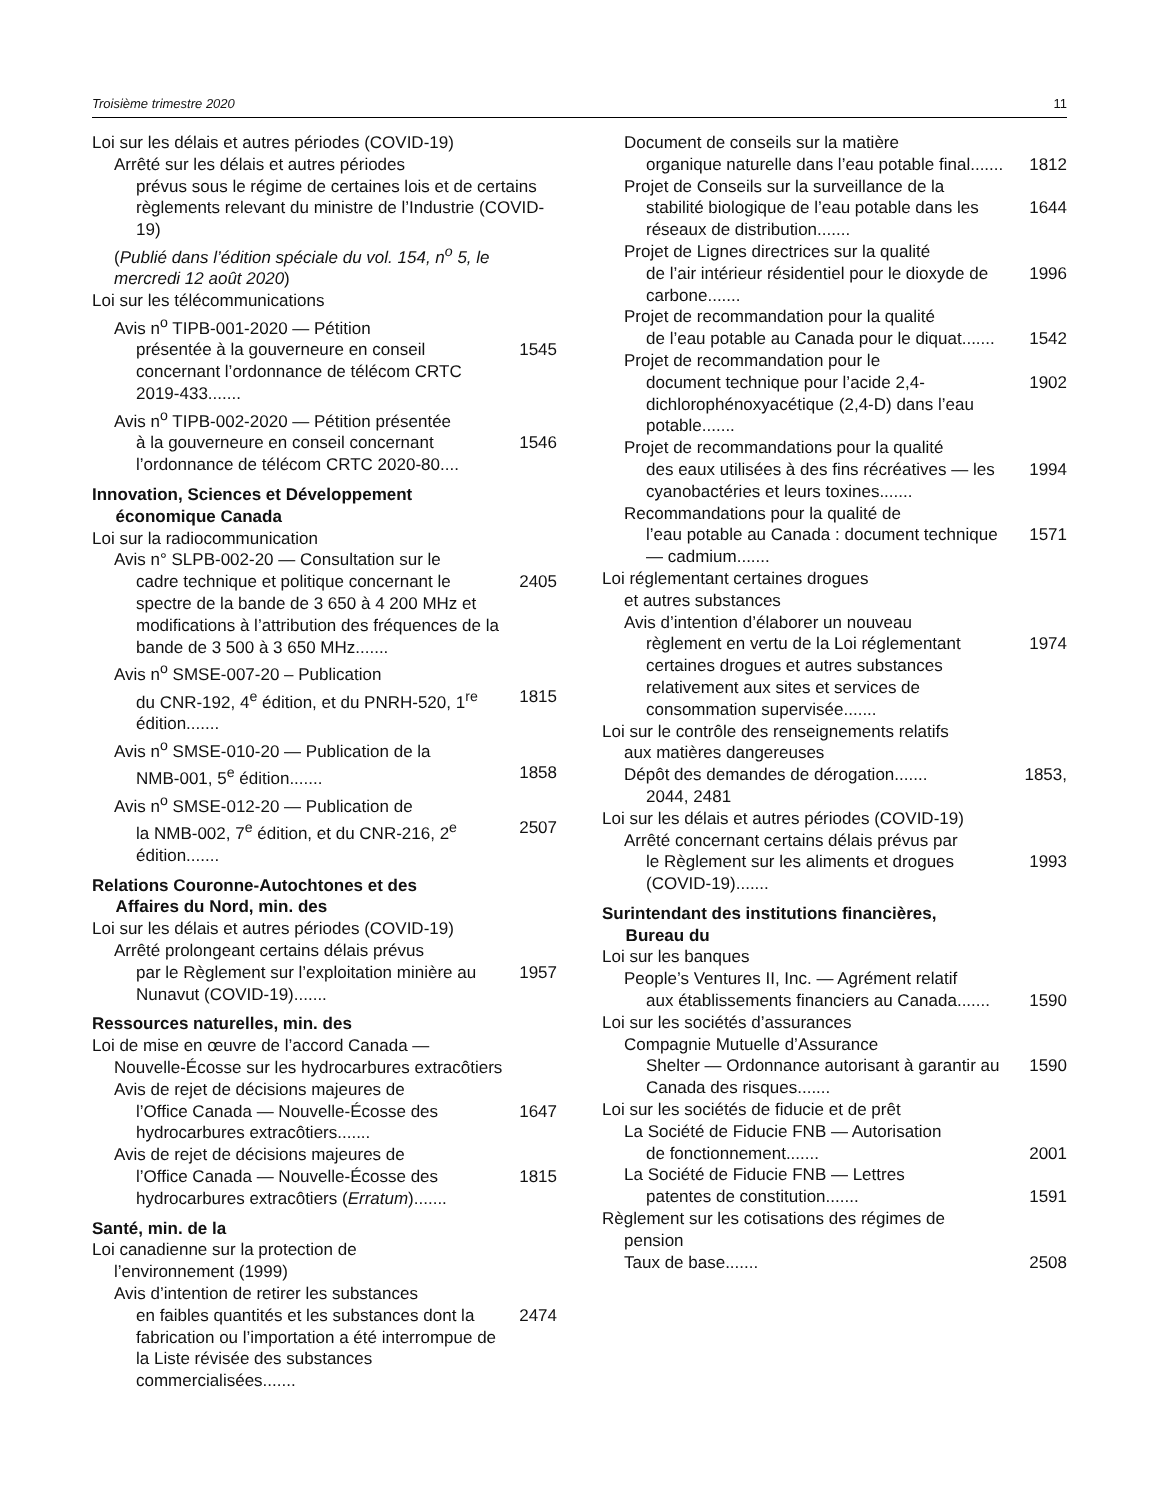Troisième trimestre 2020 11
Loi sur les délais et autres périodes (COVID-19)
Arrêté sur les délais et autres périodes
prévus sous le régime de certaines lois et de certains règlements relevant du ministre de l’Industrie (COVID-19)
(Publié dans l’édition spéciale du vol. 154, n<sup>o</sup> 5, le mercredi 12 août 2020)
Loi sur les télécommunications
Avis n<sup>o</sup> TIPB-001-2020 — Pétition
présentée à la gouverneure en conseil concernant l’ordonnance de télécom CRTC 2019-433....... 1545
Avis n<sup>o</sup> TIPB-002-2020 — Pétition présentée
à la gouverneure en conseil concernant l’ordonnance de télécom CRTC 2020-80.... 1546
Innovation, Sciences et Développement
économique Canada
Loi sur la radiocommunication
Avis n° SLPB-002-20 — Consultation sur le
cadre technique et politique concernant le spectre de la bande de 3 650 à 4 200 MHz et modifications à l’attribution des fréquences de la bande de 3 500 à 3 650 MHz....... 2405
Avis n<sup>o</sup> SMSE-007-20 – Publication
du CNR-192, 4<sup>e</sup> édition, et du PNRH-520, 1<sup>re</sup> édition....... 1815
Avis n<sup>o</sup> SMSE-010-20 — Publication de la
NMB-001, 5<sup>e</sup> édition....... 1858
Avis n<sup>o</sup> SMSE-012-20 — Publication de
la NMB-002, 7<sup>e</sup> édition, et du CNR-216, 2<sup>e</sup> édition....... 2507
Relations Couronne-Autochtones et des
Affaires du Nord, min. des
Loi sur les délais et autres périodes (COVID-19)
Arrêté prolongeant certains délais prévus
par le Règlement sur l’exploitation minière au Nunavut (COVID-19)....... 1957
Ressources naturelles, min. des
Loi de mise en œuvre de l’accord Canada —
Nouvelle-Écosse sur les hydrocarbures extracôtiers
Avis de rejet de décisions majeures de
l’Office Canada — Nouvelle-Écosse des hydrocarbures extracôtiers....... 1647
Avis de rejet de décisions majeures de
l’Office Canada — Nouvelle-Écosse des hydrocarbures extracôtiers (Erratum)....... 1815
Santé, min. de la
Loi canadienne sur la protection de
l’environnement (1999)
Avis d’intention de retirer les substances
en faibles quantités et les substances dont la fabrication ou l’importation a été interrompue de la Liste révisée des substances commercialisées....... 2474
Document de conseils sur la matière
organique naturelle dans l’eau potable final....... 1812
Projet de Conseils sur la surveillance de la
stabilité biologique de l’eau potable dans les réseaux de distribution....... 1644
Projet de Lignes directrices sur la qualité
de l’air intérieur résidentiel pour le dioxyde de carbone....... 1996
Projet de recommandation pour la qualité
de l’eau potable au Canada pour le diquat....... 1542
Projet de recommandation pour le
document technique pour l’acide 2,4-dichlorophénoxyacétique (2,4-D) dans l’eau potable....... 1902
Projet de recommandations pour la qualité
des eaux utilisées à des fins récréatives — les cyanobactéries et leurs toxines....... 1994
Recommandations pour la qualité de
l’eau potable au Canada : document technique — cadmium....... 1571
Loi réglementant certaines drogues
et autres substances
Avis d’intention d’élaborer un nouveau
règlement en vertu de la Loi réglementant certaines drogues et autres substances relativement aux sites et services de consommation supervisée....... 1974
Loi sur le contrôle des renseignements relatifs
aux matières dangereuses
Dépôt des demandes de dérogation....... 1853,
2044, 2481
Loi sur les délais et autres périodes (COVID-19)
Arrêté concernant certains délais prévus par
le Règlement sur les aliments et drogues (COVID-19)....... 1993
Surintendant des institutions financières,
Bureau du
Loi sur les banques
People’s Ventures II, Inc. — Agrément relatif
aux établissements financiers au Canada....... 1590
Loi sur les sociétés d’assurances
Compagnie Mutuelle d’Assurance
Shelter — Ordonnance autorisant à garantir au Canada des risques....... 1590
Loi sur les sociétés de fiducie et de prêt
La Société de Fiducie FNB — Autorisation
de fonctionnement....... 2001
La Société de Fiducie FNB — Lettres
patentes de constitution....... 1591
Règlement sur les cotisations des régimes de
pension
Taux de base....... 2508